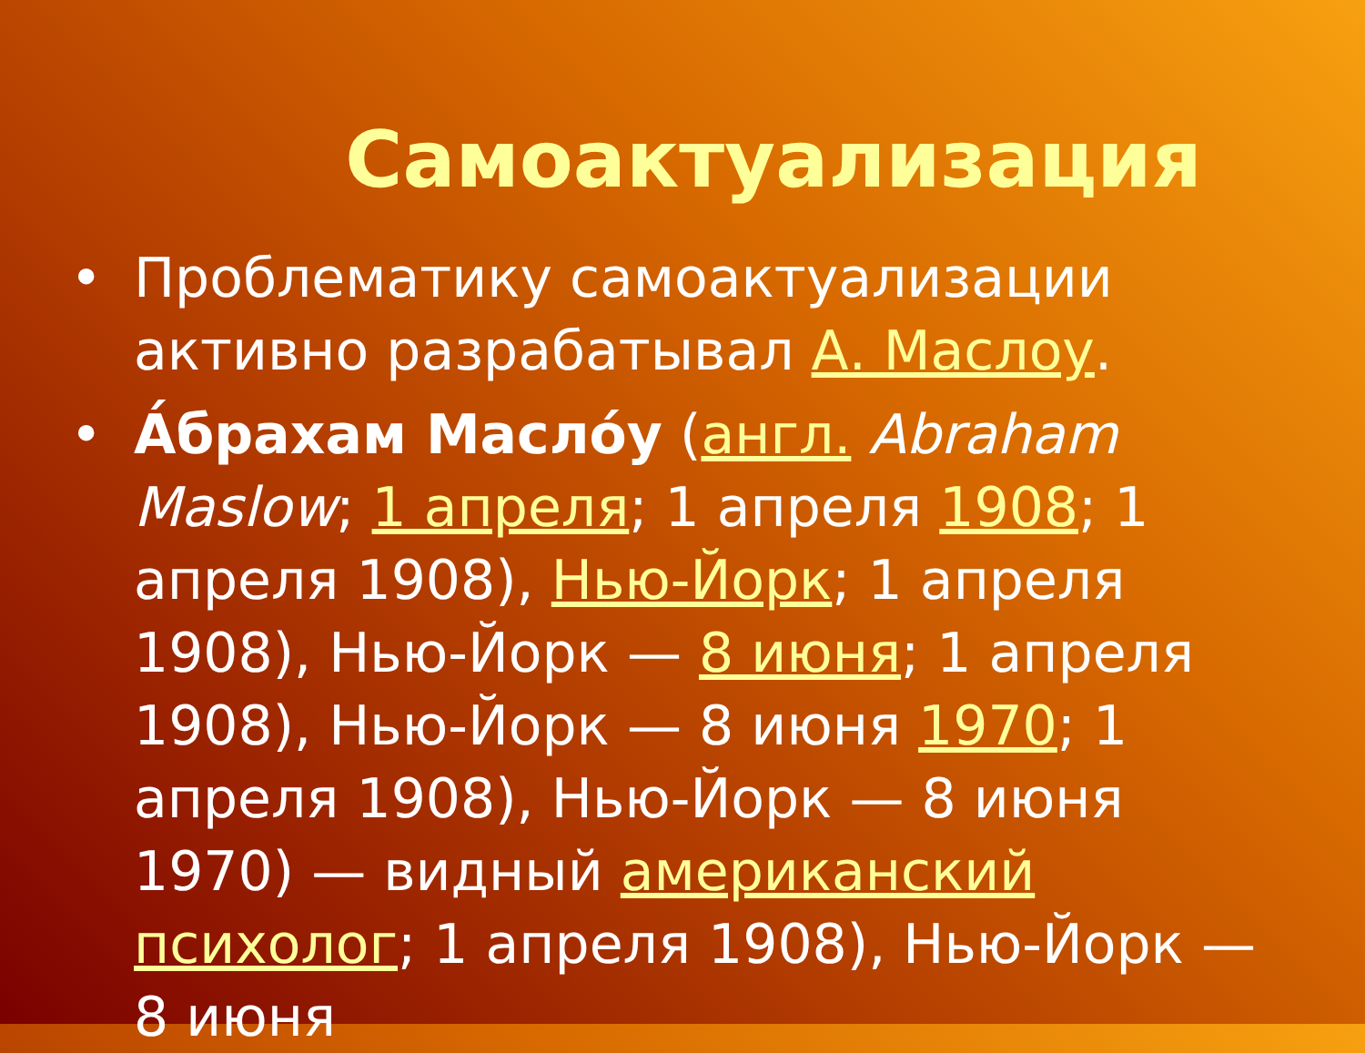Самоактуализация
• Проблематику самоактуализации активно разрабатывал А. Маслоу.
• А́брахам Масло́у (англ. Abraham Maslow; 1 апреля; 1 апреля 1908; 1 апреля 1908), Нью-Йорк; 1 апреля 1908), Нью-Йорк — 8 июня; 1 апреля 1908), Нью-Йорк — 8 июня 1970; 1 апреля 1908), Нью-Йорк — 8 июня 1970) — видный американский психолог; 1 апреля 1908), Нью-Йорк — 8 июня